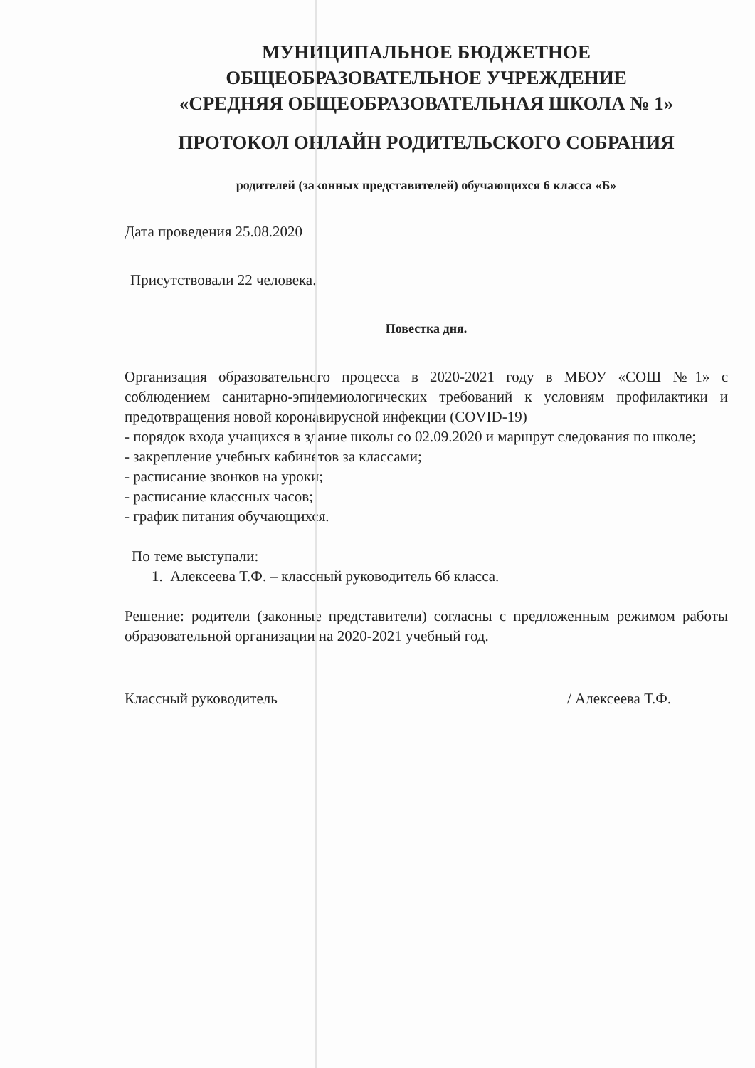МУНИЦИПАЛЬНОЕ БЮДЖЕТНОЕ
ОБЩЕОБРАЗОВАТЕЛЬНОЕ УЧРЕЖДЕНИЕ
«СРЕДНЯЯ ОБЩЕОБРАЗОВАТЕЛЬНАЯ ШКОЛА № 1»
ПРОТОКОЛ ОНЛАЙН РОДИТЕЛЬСКОГО СОБРАНИЯ
родителей (законных представителей) обучающихся 6 класса «Б»
Дата проведения 25.08.2020
Присутствовали 22 человека.
Повестка дня.
Организация образовательного процесса в 2020-2021 году в МБОУ «СОШ №1» с соблюдением санитарно-эпидемиологических требований к условиям профилактики и предотвращения новой коронавирусной инфекции (COVID-19)
- порядок входа учащихся в здание школы со 02.09.2020 и маршрут следования по школе;
- закрепление учебных кабинетов за классами;
- расписание звонков на уроки;
- расписание классных часов;
- график питания обучающихся.
По теме выступали:
1. Алексеева Т.Ф. – классный руководитель 6б класса.
Решение: родители (законные представители) согласны с предложенным режимом работы образовательной организации на 2020-2021 учебный год.
Классный руководитель / Алексеева Т.Ф.